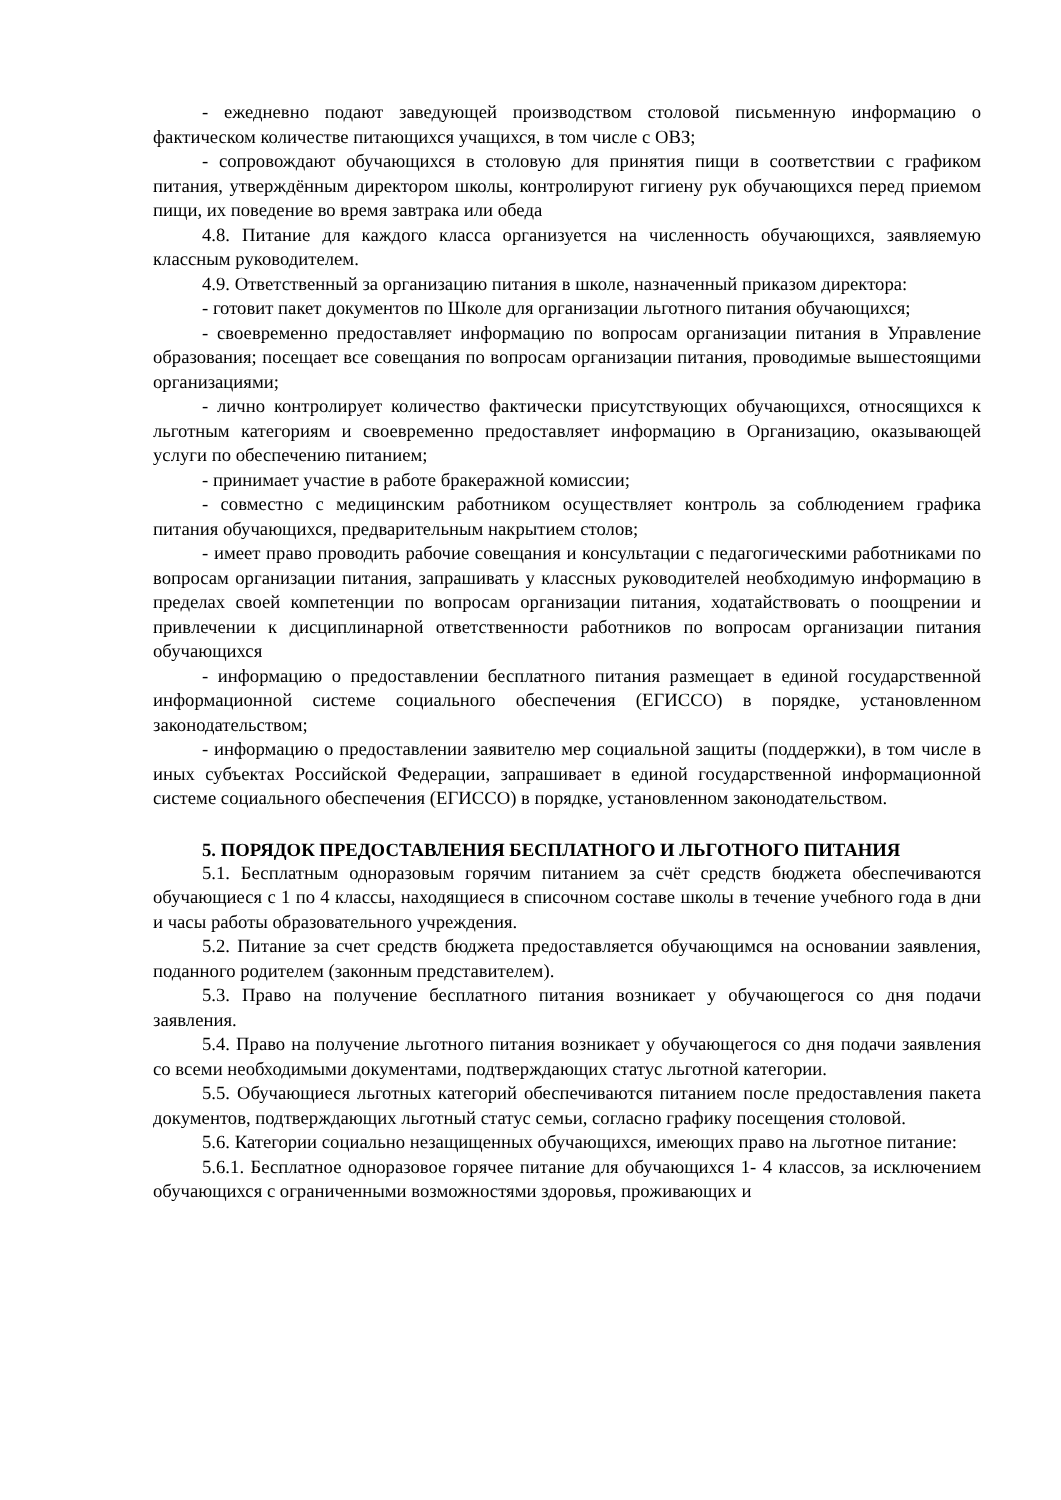- ежедневно подают заведующей производством столовой письменную информацию о фактическом количестве питающихся учащихся, в том числе с ОВЗ;
- сопровождают обучающихся в столовую для принятия пищи в соответствии с графиком питания, утверждённым директором школы, контролируют гигиену рук обучающихся перед приемом пищи, их поведение во время завтрака или обеда
4.8. Питание для каждого класса организуется на численность обучающихся, заявляемую классным руководителем.
4.9. Ответственный за организацию питания в школе, назначенный приказом директора:
- готовит пакет документов по Школе для организации льготного питания обучающихся;
- своевременно предоставляет информацию по вопросам организации питания в Управление образования; посещает все совещания по вопросам организации питания, проводимые вышестоящими организациями;
- лично контролирует количество фактически присутствующих обучающихся, относящихся к льготным категориям и своевременно предоставляет информацию в Организацию, оказывающей услуги по обеспечению питанием;
- принимает участие в работе бракеражной комиссии;
- совместно с медицинским работником осуществляет контроль за соблюдением графика питания обучающихся, предварительным накрытием столов;
- имеет право проводить рабочие совещания и консультации с педагогическими работниками по вопросам организации питания, запрашивать у классных руководителей необходимую информацию в пределах своей компетенции по вопросам организации питания, ходатайствовать о поощрении и привлечении к дисциплинарной ответственности работников по вопросам организации питания обучающихся
- информацию о предоставлении бесплатного питания размещает в единой государственной информационной системе социального обеспечения (ЕГИССО) в порядке, установленном законодательством;
- информацию о предоставлении заявителю мер социальной защиты (поддержки), в том числе в иных субъектах Российской Федерации, запрашивает в единой государственной информационной системе социального обеспечения (ЕГИССО) в порядке, установленном законодательством.
5. ПОРЯДОК ПРЕДОСТАВЛЕНИЯ БЕСПЛАТНОГО И ЛЬГОТНОГО ПИТАНИЯ
5.1. Бесплатным одноразовым горячим питанием за счёт средств бюджета обеспечиваются обучающиеся с 1 по 4 классы, находящиеся в списочном составе школы в течение учебного года в дни и часы работы образовательного учреждения.
5.2. Питание за счет средств бюджета предоставляется обучающимся на основании заявления, поданного родителем (законным представителем).
5.3. Право на получение бесплатного питания возникает у обучающегося со дня подачи заявления.
5.4. Право на получение льготного питания возникает у обучающегося со дня подачи заявления со всеми необходимыми документами, подтверждающих статус льготной категории.
5.5. Обучающиеся льготных категорий обеспечиваются питанием после предоставления пакета документов, подтверждающих льготный статус семьи, согласно графику посещения столовой.
5.6. Категории социально незащищенных обучающихся, имеющих право на льготное питание:
5.6.1. Бесплатное одноразовое горячее питание для обучающихся 1- 4 классов, за исключением обучающихся с ограниченными возможностями здоровья, проживающих и